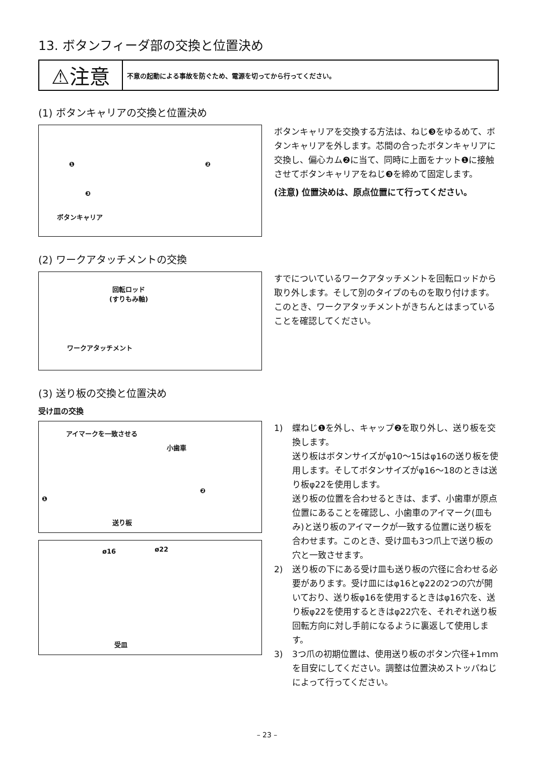13. ボタンフィーダ部の交換と位置決め
⚠注意
不意の起動による事故を防ぐため、電源を切ってから行ってください。
(1) ボタンキャリアの交換と位置決め
❶ ❷
❸
ボタンキャリア
ボタンキャリアを交換する方法は、ねじ❸をゆるめて、ボタンキャリアを外します。芯間の合ったボタンキャリアに交換し、偏心カム❷に当て、同時に上面をナット❶に接触させてボタンキャリアをねじ❸を締めて固定します。
(注意) 位置決めは、原点位置にて行ってください。
(2) ワークアタッチメントの交換
回転ロッド
(すりもみ軸)
ワークアタッチメント
すでについているワークアタッチメントを回転ロッドから取り外します。そして別のタイプのものを取り付けます。このとき、ワークアタッチメントがきちんとはまっていることを確認してください。
(3) 送り板の交換と位置決め
受け皿の交換
アイマークを一致させる
小歯車
❶
❷
送り板
ø16 ø22
受皿
1) 蝶ねじ❶を外し、キャップ❷を取り外し、送り板を交換します。
送り板はボタンサイズがφ10～15はφ16の送り板を使用します。そしてボタンサイズがφ16～18のときは送り板φ22を使用します。
送り板の位置を合わせるときは、まず、小歯車が原点位置にあることを確認し、小歯車のアイマーク(皿もみ)と送り板のアイマークが一致する位置に送り板を合わせます。このとき、受け皿も3つ爪上で送り板の穴と一致させます。
2) 送り板の下にある受け皿も送り板の穴径に合わせる必要があります。受け皿にはφ16とφ22の2つの穴が開いており、送り板φ16を使用するときはφ16穴を、送り板φ22を使用するときはφ22穴を、それぞれ送り板回転方向に対し手前になるように裏返して使用します。
3) 3つ爪の初期位置は、使用送り板のボタン穴径+1mmを目安にしてください。調整は位置決めストッパねじによって行ってください。
– 23 –